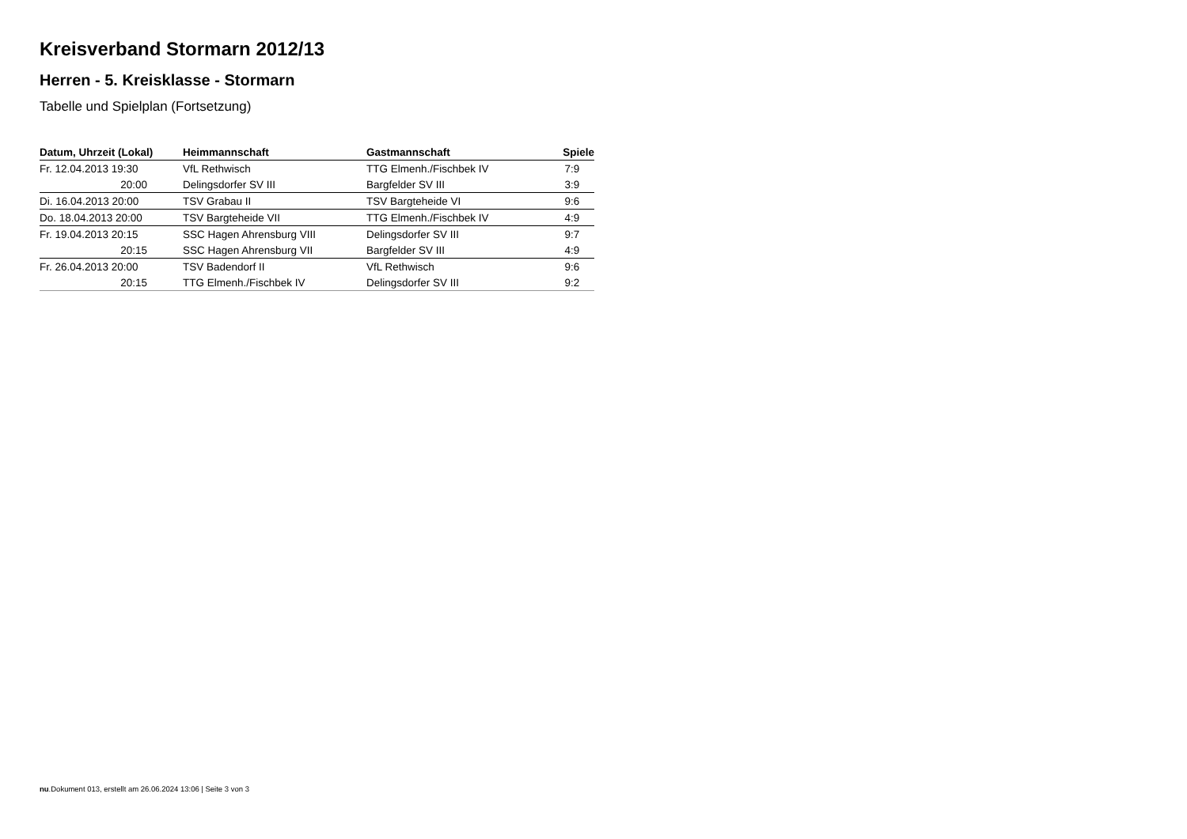Kreisverband Stormarn 2012/13
Herren - 5. Kreisklasse - Stormarn
Tabelle und Spielplan (Fortsetzung)
| Datum, Uhrzeit (Lokal) | Heimmannschaft | Gastmannschaft | Spiele |
| --- | --- | --- | --- |
| Fr. 12.04.2013 19:30 | VfL Rethwisch | TTG Elmenh./Fischbek IV | 7:9 |
| 20:00 | Delingsdorfer SV III | Bargfelder SV III | 3:9 |
| Di. 16.04.2013 20:00 | TSV Grabau II | TSV Bargteheide VI | 9:6 |
| Do. 18.04.2013 20:00 | TSV Bargteheide VII | TTG Elmenh./Fischbek IV | 4:9 |
| Fr. 19.04.2013 20:15 | SSC Hagen Ahrensburg VIII | Delingsdorfer SV III | 9:7 |
| 20:15 | SSC Hagen Ahrensburg VII | Bargfelder SV III | 4:9 |
| Fr. 26.04.2013 20:00 | TSV Badendorf II | VfL Rethwisch | 9:6 |
| 20:15 | TTG Elmenh./Fischbek IV | Delingsdorfer SV III | 9:2 |
nu.Dokument 013, erstellt am 26.06.2024 13:06 | Seite 3 von 3